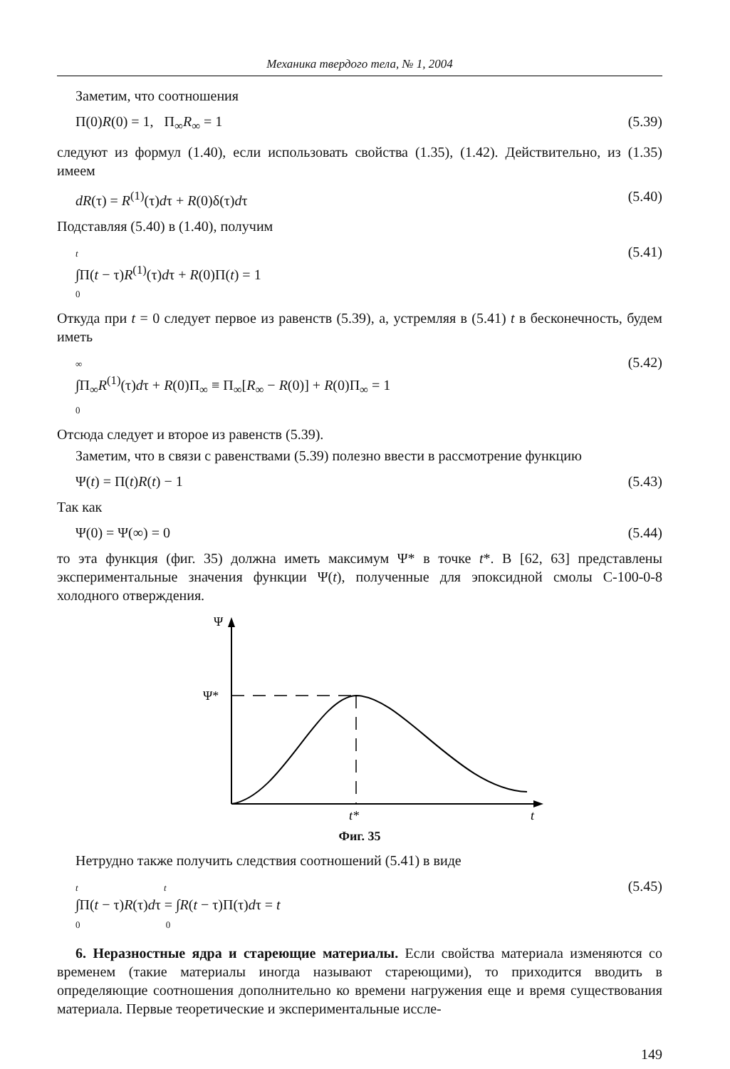Механика твердого тела, № 1, 2004
Заметим, что соотношения
Π(0)R(0) = 1, Π<sub>∞</sub>R<sub>∞</sub> = 1 (5.39)
следуют из формул (1.40), если использовать свойства (1.35), (1.42). Действительно, из (1.35) имеем
dR(τ) = R<sup>(1)</sup>(τ)dτ + R(0)δ(τ)dτ (5.40)
Подставляя (5.40) в (1.40), получим
t
∫Π(t − τ)R<sup>(1)</sup>(τ)dτ + R(0)Π(t) = 1
0 (5.41)
Откуда при t = 0 следует первое из равенств (5.39), а, устремляя в (5.41) t в бесконечность, будем иметь
∞
∫Π<sub>∞</sub>R<sup>(1)</sup>(τ)dτ + R(0)Π<sub>∞</sub> ≡ Π<sub>∞</sub>[R<sub>∞</sub> − R(0)] + R(0)Π<sub>∞</sub> = 1
0 (5.42)
Отсюда следует и второе из равенств (5.39).
Заметим, что в связи с равенствами (5.39) полезно ввести в рассмотрение функцию
Ψ(t) = Π(t)R(t) − 1 (5.43)
Так как
Ψ(0) = Ψ(∞) = 0 (5.44)
то эта функция (фиг. 35) должна иметь максимум Ψ* в точке t*. В [62, 63] представлены экспериментальные значения функции Ψ(t), полученные для эпоксидной смолы С-100-0-8 холодного отверждения.
Ψ
Ψ*
t*
t
Фиг. 35
Нетрудно также получить следствия соотношений (5.41) в виде
t t
∫Π(t − τ)R(τ)dτ = ∫R(t − τ)Π(τ)dτ = t
0 0 (5.45)
6. Неразностные ядра и стареющие материалы. Если свойства материала изменяются со временем (такие материалы иногда называют стареющими), то приходится вводить в определяющие соотношения дополнительно ко времени нагружения еще и время существования материала. Первые теоретические и экспериментальные иссле-
149